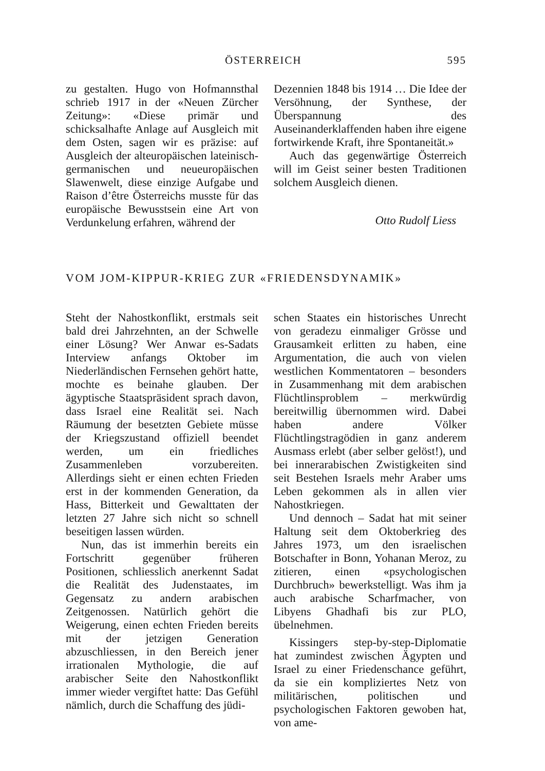ÖSTERREICH 595
zu gestalten. Hugo von Hofmannsthal schrieb 1917 in der «Neuen Zürcher Zeitung»: «Diese primär und schicksalhafte Anlage auf Ausgleich mit dem Osten, sagen wir es präzise: auf Ausgleich der alteuropäischen lateinisch-germanischen und neueuropäischen Slawenwelt, diese einzige Aufgabe und Raison d’être Österreichs musste für das europäische Bewusstsein eine Art von Verdunkelung erfahren, während der
Dezennien 1848 bis 1914 … Die Idee der Versöhnung, der Synthese, der Überspannung des Auseinanderklaffenden haben ihre eigene fortwirkende Kraft, ihre Spontaneität.»
Auch das gegenwärtige Österreich will im Geist seiner besten Traditionen solchem Ausgleich dienen.
Otto Rudolf Liess
VOM JOM-KIPPUR-KRIEG ZUR «FRIEDENSDYNAMIK»
Steht der Nahostkonflikt, erstmals seit bald drei Jahrzehnten, an der Schwelle einer Lösung? Wer Anwar es-Sadats Interview anfangs Oktober im Niederländischen Fernsehen gehört hatte, mochte es beinahe glauben. Der ägyptische Staatspräsident sprach davon, dass Israel eine Realität sei. Nach Räumung der besetzten Gebiete müsse der Kriegszustand offiziell beendet werden, um ein friedliches Zusammenleben vorzubereiten. Allerdings sieht er einen echten Frieden erst in der kommenden Generation, da Hass, Bitterkeit und Gewalttaten der letzten 27 Jahre sich nicht so schnell beseitigen lassen würden.
Nun, das ist immerhin bereits ein Fortschritt gegenüber früheren Positionen, schliesslich anerkennt Sadat die Realität des Judenstaates, im Gegensatz zu andern arabischen Zeitgenossen. Natürlich gehört die Weigerung, einen echten Frieden bereits mit der jetzigen Generation abzuschliessen, in den Bereich jener irrationalen Mythologie, die auf arabischer Seite den Nahostkonflikt immer wieder vergiftet hatte: Das Gefühl nämlich, durch die Schaffung des jüdi-
schen Staates ein historisches Unrecht von geradezu einmaliger Grösse und Grausamkeit erlitten zu haben, eine Argumentation, die auch von vielen westlichen Kommentatoren – besonders in Zusammenhang mit dem arabischen Flüchtlinsproblem – merkwürdig bereitwillig übernommen wird. Dabei haben andere Völker Flüchtlingstragödien in ganz anderem Ausmass erlebt (aber selber gelöst!), und bei innerarabischen Zwistigkeiten sind seit Bestehen Israels mehr Araber ums Leben gekommen als in allen vier Nahostkriegen.
Und dennoch – Sadat hat mit seiner Haltung seit dem Oktoberkrieg des Jahres 1973, um den israelischen Botschafter in Bonn, Yohanan Meroz, zu zitieren, einen «psychologischen Durchbruch» bewerkstelligt. Was ihm ja auch arabische Scharfmacher, von Libyens Ghadhafi bis zur PLO, übelnehmen.
Kissingers step-by-step-Diplomatie hat zumindest zwischen Ägypten und Israel zu einer Friedenschance geführt, da sie ein kompliziertes Netz von militärischen, politischen und psychologischen Faktoren gewoben hat, von ame-